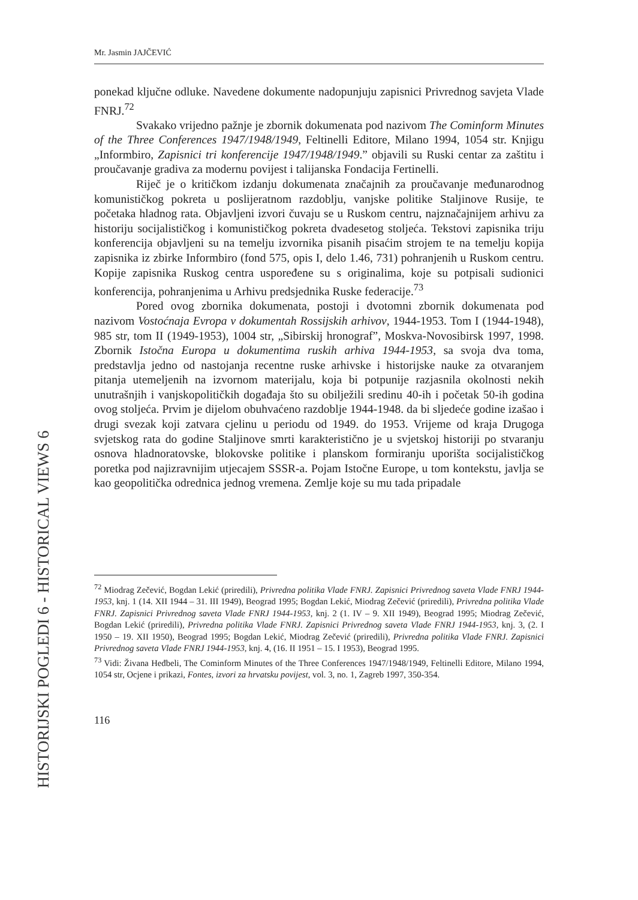HISTORIJSKI POGLEDI 6 - HISTORICAL VIEWS 6
Mr. Jasmin JAJČEVIĆ
ponekad ključne odluke. Navedene dokumente nadopunjuju zapisnici Privrednog savjeta Vlade FNRJ.<sup>72</sup>
Svakako vrijedno pažnje je zbornik dokumenata pod nazivom The Cominform Minutes of the Three Conferences 1947/1948/1949, Feltinelli Editore, Milano 1994, 1054 str. Knjigu „Informbiro, Zapisnici tri konferencije 1947/1948/1949.” objavili su Ruski centar za zaštitu i proučavanje gradiva za modernu povijest i talijanska Fondacija Fertinelli.
Riječ je o kritičkom izdanju dokumenata značajnih za proučavanje međunarodnog komunističkog pokreta u poslijeratnom razdoblju, vanjske politike Staljinove Rusije, te početaka hladnog rata. Objavljeni izvori čuvaju se u Ruskom centru, najznačajnijem arhivu za historiju socijalističkog i komunističkog pokreta dvadesetog stoljeća. Tekstovi zapisnika triju konferencija objavljeni su na temelju izvornika pisanih pisaćim strojem te na temelju kopija zapisnika iz zbirke Informbiro (fond 575, opis I, delo 1.46, 731) pohranjenih u Ruskom centru. Kopije zapisnika Ruskog centra uspoređene su s originalima, koje su potpisali sudionici konferencija, pohranjenima u Arhivu predsjednika Ruske federacije.<sup>73</sup>
Pored ovog zbornika dokumenata, postoji i dvotomni zbornik dokumenata pod nazivom Vostoćnaja Evropa v dokumentah Rossijskih arhivov, 1944-1953. Tom I (1944-1948), 985 str, tom II (1949-1953), 1004 str, „Sibirskij hronograf”, Moskva-Novosibirsk 1997, 1998. Zbornik Istočna Europa u dokumentima ruskih arhiva 1944-1953, sa svoja dva toma, predstavlja jedno od nastojanja recentne ruske arhivske i historijske nauke za otvaranjem pitanja utemeljenih na izvornom materijalu, koja bi potpunije razjasnila okolnosti nekih unutrašnjih i vanjskopolitičkih događaja što su obilježili sredinu 40-ih i početak 50-ih godina ovog stoljeća. Prvim je dijelom obuhvaćeno razdoblje 1944-1948. da bi sljedeće godine izašao i drugi svezak koji zatvara cjelinu u periodu od 1949. do 1953. Vrijeme od kraja Drugoga svjetskog rata do godine Staljinove smrti karakteristično je u svjetskoj historiji po stvaranju osnova hladnoratovske, blokovske politike i planskom formiranju uporišta socijalističkog poretka pod najizravnijim utjecajem SSSR-a. Pojam Istočne Europe, u tom kontekstu, javlja se kao geopolitička odrednica jednog vremena. Zemlje koje su mu tada pripadale
<sup>72</sup> Miodrag Zečević, Bogdan Lekić (priredili), Privredna politika Vlade FNRJ. Zapisnici Privrednog saveta Vlade FNRJ 1944-1953, knj. 1 (14. XII 1944 – 31. III 1949), Beograd 1995; Bogdan Lekić, Miodrag Zečević (priredili), Privredna politika Vlade FNRJ. Zapisnici Privrednog saveta Vlade FNRJ 1944-1953, knj. 2 (1. IV – 9. XII 1949), Beograd 1995; Miodrag Zečević, Bogdan Lekić (priredili), Privredna politika Vlade FNRJ. Zapisnici Privrednog saveta Vlade FNRJ 1944-1953, knj. 3, (2. I 1950 – 19. XII 1950), Beograd 1995; Bogdan Lekić, Miodrag Zečević (priredili), Privredna politika Vlade FNRJ. Zapisnici Privrednog saveta Vlade FNRJ 1944-1953, knj. 4, (16. II 1951 – 15. I 1953), Beograd 1995.
<sup>73</sup> Vidi: Živana Heđbeli, The Cominform Minutes of the Three Conferences 1947/1948/1949, Feltinelli Editore, Milano 1994, 1054 str, Ocjene i prikazi, Fontes, izvori za hrvatsku povijest, vol. 3, no. 1, Zagreb 1997, 350-354.
116